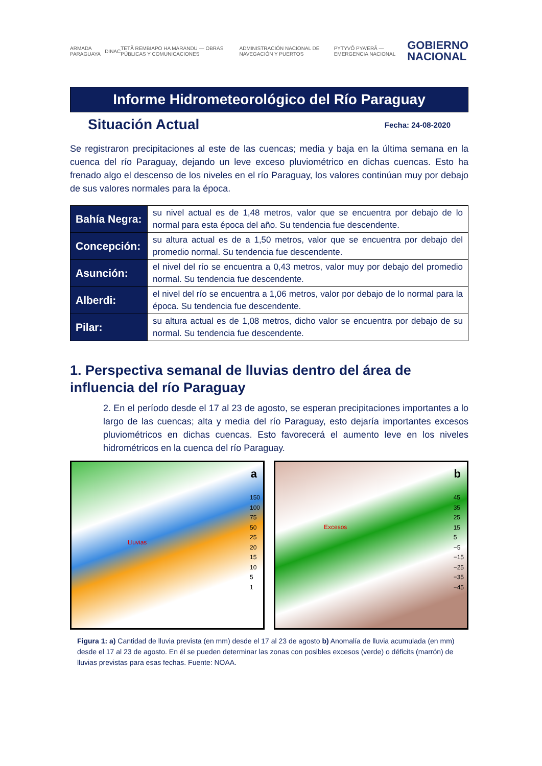ARMADA PARAGUAYA DINAC TETÃ REMBIAPO HA MARANDU — OBRAS PÚBLICAS Y COMUNICACIONES ADMINISTRACIÓN NACIONAL DE NAVEGACIÓN Y PUERTOS PYTYVÕ PYA'ERÃ — EMERGENCIA NACIONAL GOBIERNO
NACIONAL
Informe Hidrometeorológico del Río Paraguay
Situación Actual
Fecha: 24-08-2020
Se registraron precipitaciones al este de las cuencas; media y baja en la última semana en la cuenca del río Paraguay, dejando un leve exceso pluviométrico en dichas cuencas. Esto ha frenado algo el descenso de los niveles en el río Paraguay, los valores continúan muy por debajo de sus valores normales para la época.
| Bahía Negra: | su nivel actual es de 1,48 metros, valor que se encuentra por debajo de lo normal para esta época del año. Su tendencia fue descendente. |
| Concepción: | su altura actual es de a 1,50 metros, valor que se encuentra por debajo del promedio normal. Su tendencia fue descendente. |
| Asunción: | el nivel del río se encuentra a 0,43 metros, valor muy por debajo del promedio normal. Su tendencia fue descendente. |
| Alberdi: | el nivel del río se encuentra a 1,06 metros, valor por debajo de lo normal para la época. Su tendencia fue descendente. |
| Pilar: | su altura actual es de 1,08 metros, dicho valor se encuentra por debajo de su normal. Su tendencia fue descendente. |
1. Perspectiva semanal de lluvias dentro del área de influencia del río Paraguay
2. En el período desde el 17 al 23 de agosto, se esperan precipitaciones importantes a lo largo de las cuencas; alta y media del río Paraguay, esto dejaría importantes excesos pluviométricos en dichas cuencas. Esto favorecerá el aumento leve en los niveles hidrométricos en la cuenca del río Paraguay.
Lluvias
a
150
100
75
50
25
20
15
10
5
1
Excesos
b
45
35
25
15
5
−5
−15
−25
−35
−45
Figura 1: a) Cantidad de lluvia prevista (en mm) desde el 17 al 23 de agosto b) Anomalía de lluvia acumulada (en mm) desde el 17 al 23 de agosto. En él se pueden determinar las zonas con posibles excesos (verde) o déficits (marrón) de lluvias previstas para esas fechas. Fuente: NOAA.